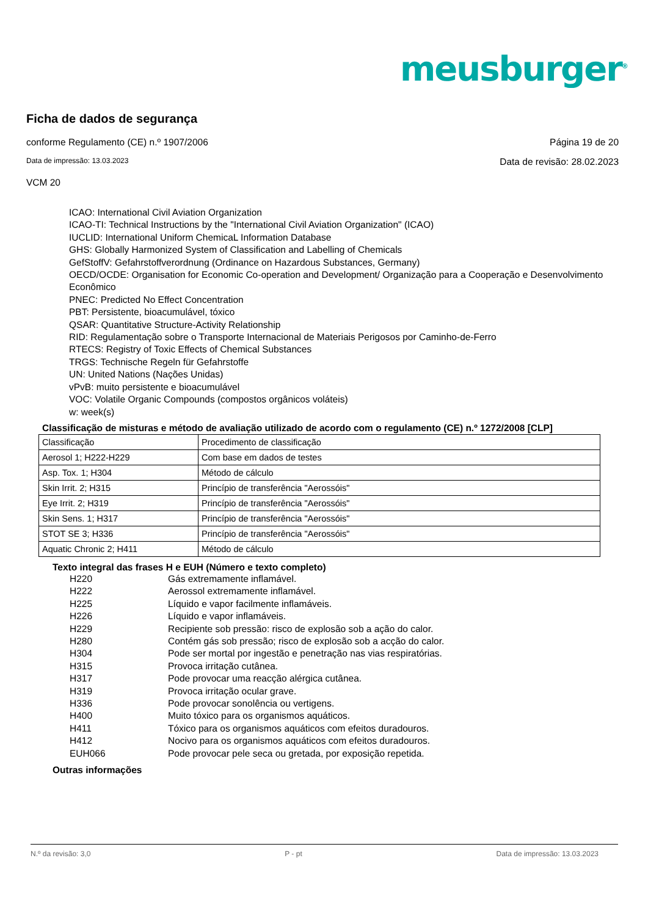meusburger<sup>®</sup>
Ficha de dados de segurança
conforme Regulamento (CE) n.º 1907/2006 Página 19 de 20
Data de impressão: 13.03.2023 Data de revisão: 28.02.2023
VCM 20
ICAO: International Civil Aviation Organization
ICAO-TI: Technical Instructions by the "International Civil Aviation Organization" (ICAO)
IUCLID: International Uniform ChemicaL Information Database
GHS: Globally Harmonized System of Classification and Labelling of Chemicals
GefStoffV: Gefahrstoffverordnung (Ordinance on Hazardous Substances, Germany)
OECD/OCDE: Organisation for Economic Co-operation and Development/ Organização para a Cooperação e Desenvolvimento Econômico
PNEC: Predicted No Effect Concentration
PBT: Persistente, bioacumulável, tóxico
QSAR: Quantitative Structure-Activity Relationship
RID: Regulamentação sobre o Transporte Internacional de Materiais Perigosos por Caminho-de-Ferro
RTECS: Registry of Toxic Effects of Chemical Substances
TRGS: Technische Regeln für Gefahrstoffe
UN: United Nations (Nações Unidas)
vPvB: muito persistente e bioacumulável
VOC: Volatile Organic Compounds (compostos orgânicos voláteis)
w: week(s)
Classificação de misturas e método de avaliação utilizado de acordo com o regulamento (CE) n.º 1272/2008 [CLP]
| Classificação | Procedimento de classificação |
| Aerosol 1; H222-H229 | Com base em dados de testes |
| Asp. Tox. 1; H304 | Método de cálculo |
| Skin Irrit. 2; H315 | Princípio de transferência "Aerossóis" |
| Eye Irrit. 2; H319 | Princípio de transferência "Aerossóis" |
| Skin Sens. 1; H317 | Princípio de transferência "Aerossóis" |
| STOT SE 3; H336 | Princípio de transferência "Aerossóis" |
| Aquatic Chronic 2; H411 | Método de cálculo |
Texto integral das frases H e EUH (Número e texto completo)
H220 Gás extremamente inflamável.
H222 Aerossol extremamente inflamável.
H225 Líquido e vapor facilmente inflamáveis.
H226 Líquido e vapor inflamáveis.
H229 Recipiente sob pressão: risco de explosão sob a ação do calor.
H280 Contém gás sob pressão; risco de explosão sob a acção do calor.
H304 Pode ser mortal por ingestão e penetração nas vias respiratórias.
H315 Provoca irritação cutânea.
H317 Pode provocar uma reacção alérgica cutânea.
H319 Provoca irritação ocular grave.
H336 Pode provocar sonolência ou vertigens.
H400 Muito tóxico para os organismos aquáticos.
H411 Tóxico para os organismos aquáticos com efeitos duradouros.
H412 Nocivo para os organismos aquáticos com efeitos duradouros.
EUH066 Pode provocar pele seca ou gretada, por exposição repetida.
Outras informações
N.º da revisão: 3,0 P - pt Data de impressão: 13.03.2023